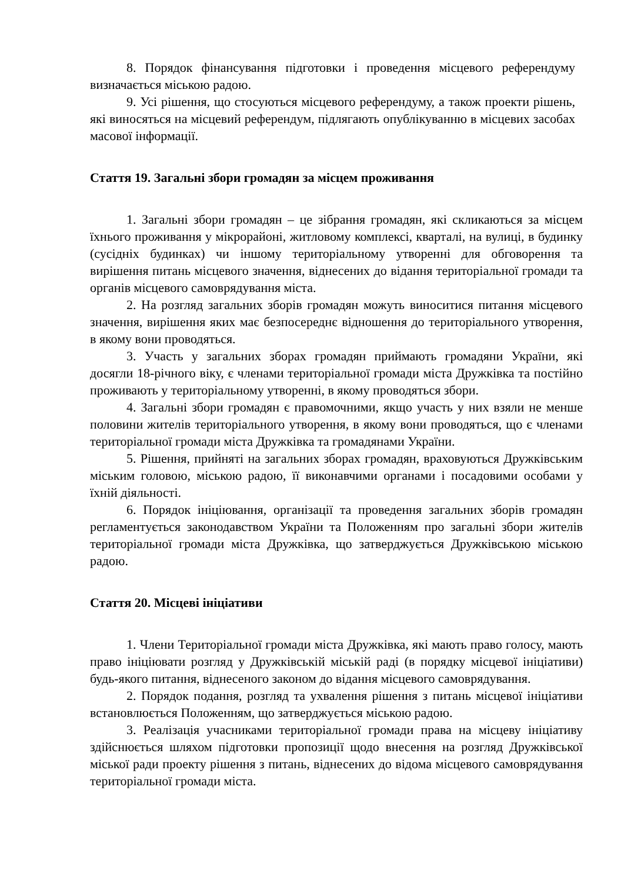8. Порядок фінансування підготовки і проведення місцевого референдуму визначається міською радою.
9. Усі рішення, що стосуються місцевого референдуму, а також проекти рішень, які виносяться на місцевий референдум, підлягають опублікуванню в місцевих засобах масової інформації.
Стаття 19. Загальні збори громадян за місцем проживання
1. Загальні збори громадян – це зібрання громадян, які скликаються за місцем їхнього проживання у мікрорайоні, житловому комплексі, кварталі, на вулиці, в будинку (сусідніх будинках) чи іншому територіальному утворенні для обговорення та вирішення питань місцевого значення, віднесених до відання територіальної громади та органів місцевого самоврядування міста.
2. На розгляд загальних зборів громадян можуть виноситися питання місцевого значення, вирішення яких має безпосереднє відношення до територіального утворення, в якому вони проводяться.
3. Участь у загальних зборах громадян приймають громадяни України, які досягли 18-річного віку, є членами територіальної громади міста Дружківка та постійно проживають у територіальному утворенні, в якому проводяться збори.
4. Загальні збори громадян є правомочними, якщо участь у них взяли не менше половини жителів територіального утворення, в якому вони проводяться, що є членами територіальної громади міста Дружківка та громадянами України.
5. Рішення, прийняті на загальних зборах громадян, враховуються Дружківським міським головою, міською радою, її виконавчими органами і посадовими особами у їхній діяльності.
6. Порядок ініціювання, організації та проведення загальних зборів громадян регламентується законодавством України та Положенням про загальні збори жителів територіальної громади міста Дружківка, що затверджується Дружківською міською радою.
Стаття 20. Місцеві ініціативи
1. Члени Територіальної громади міста Дружківка, які мають право голосу, мають право ініціювати розгляд у Дружківській міській раді (в порядку місцевої ініціативи) будь-якого питання, віднесеного законом до відання місцевого самоврядування.
2. Порядок подання, розгляд та ухвалення рішення з питань місцевої ініціативи встановлюється Положенням, що затверджується міською радою.
3. Реалізація учасниками територіальної громади права на місцеву ініціативу здійснюється шляхом підготовки пропозиції щодо внесення на розгляд Дружківської міської ради проекту рішення з питань, віднесених до відома місцевого самоврядування територіальної громади міста.